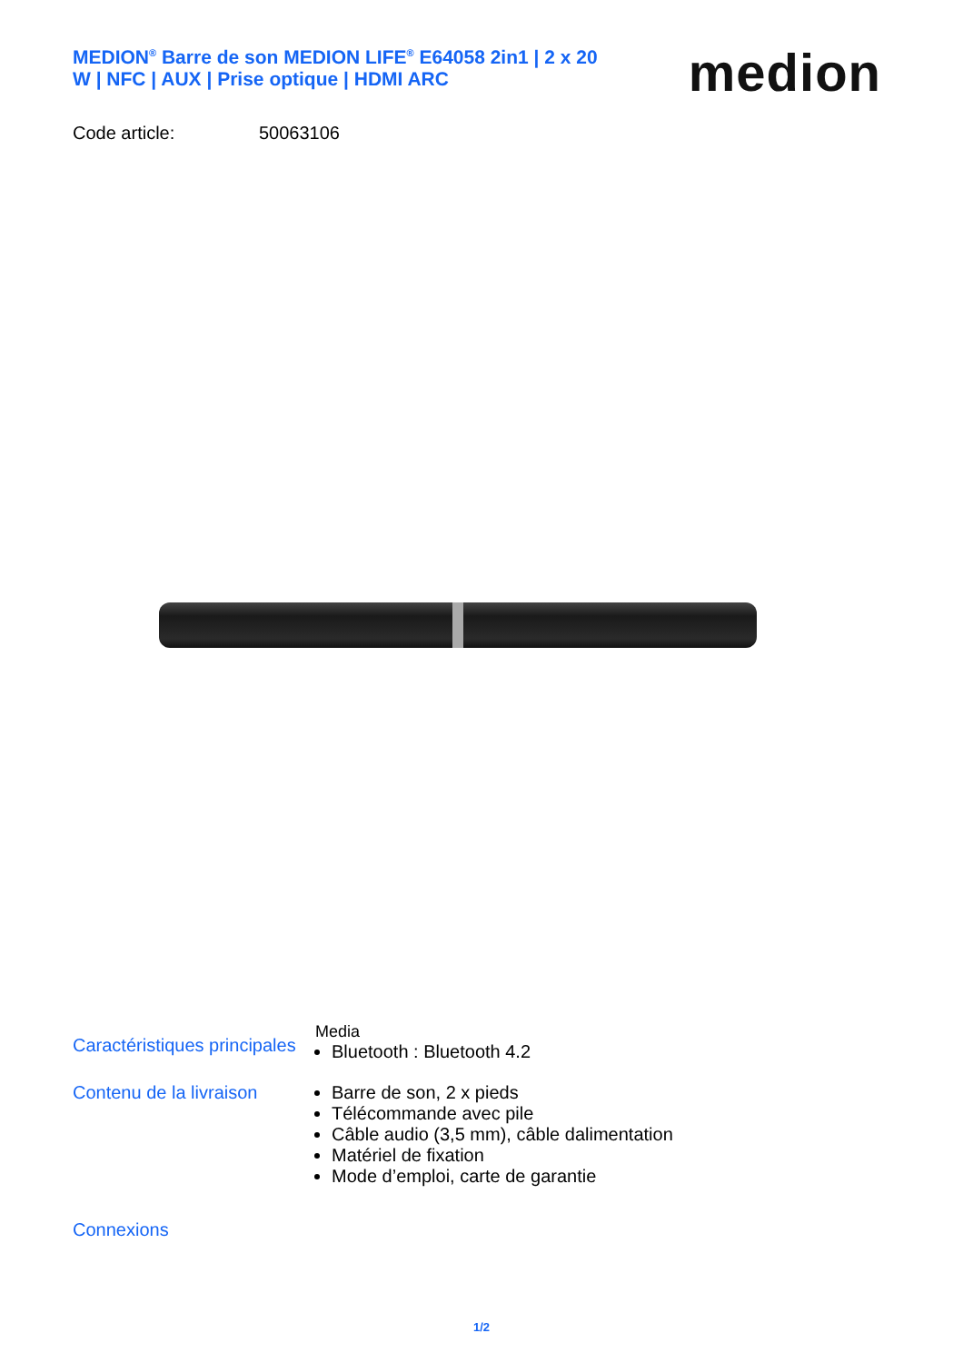MEDION<sup>®</sup> Barre de son MEDION LIFE<sup>®</sup> E64058 2in1 | 2 x 20 W | NFC | AUX | Prise optique | HDMI ARC
medion
Code article: 50063106
Caractéristiques principales
Media
Bluetooth : Bluetooth 4.2
Contenu de la livraison
Barre de son, 2 x pieds
Télécommande avec pile
Câble audio (3,5 mm), câble dalimentation
Matériel de fixation
Mode d’emploi, carte de garantie
Connexions
1/2